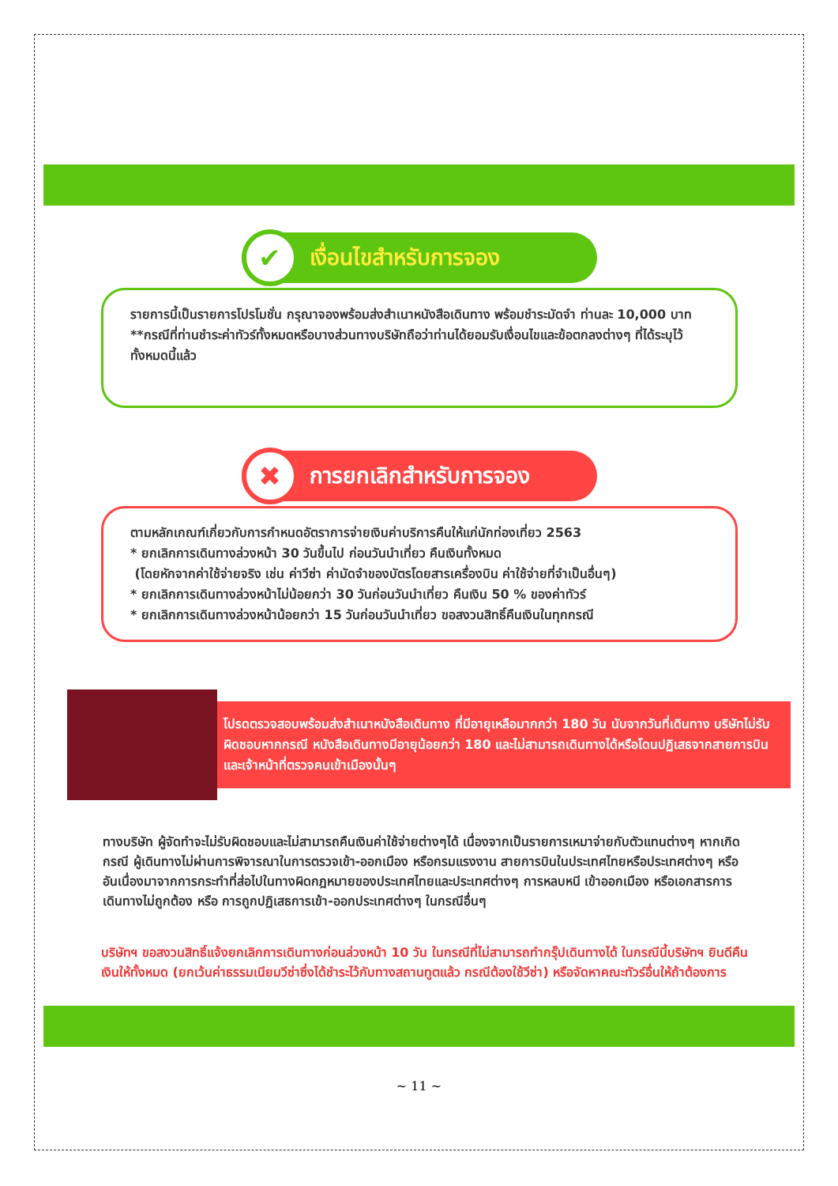✔
เงื่อนไขสำหรับการจอง
รายการนี้เป็นรายการโปรโมชั่น กรุณาจองพร้อมส่งสำเนาหนังสือเดินทาง พร้อมชำระมัดจำ ท่านละ 10,000 บาท
**กรณีที่ท่านชำระค่าทัวร์ทั้งหมดหรือบางส่วนทางบริษัทถือว่าท่านได้ยอมรับเงื่อนไขและข้อตกลงต่างๆ ที่ได้ระบุไว้ทั้งหมดนี้แล้ว
✖
การยกเลิกสำหรับการจอง
ตามหลักเกณฑ์เกี่ยวกับการกำหนดอัตราการจ่ายเงินค่าบริการคืนให้แก่นักท่องเที่ยว 2563
* ยกเลิกการเดินทางล่วงหน้า 30 วันขึ้นไป ก่อนวันนำเที่ยว คืนเงินทั้งหมด
(โดยหักจากค่าใช้จ่ายจริง เช่น ค่าวีซ่า ค่ามัดจำของบัตรโดยสารเครื่องบิน ค่าใช้จ่ายที่จำเป็นอื่นๆ)
* ยกเลิกการเดินทางล่วงหน้าไม่น้อยกว่า 30 วันก่อนวันนำเที่ยว คืนเงิน 50 % ของค่าทัวร์
* ยกเลิกการเดินทางล่วงหน้าน้อยกว่า 15 วันก่อนวันนำเที่ยว ขอสงวนสิทธิ์คืนเงินในทุกกรณี
โปรดตรวจสอบพร้อมส่งสำเนาหนังสือเดินทาง ที่มีอายุเหลือมากกว่า 180 วัน นับจากวันที่เดินทาง บริษัทไม่รับผิดชอบหากกรณี หนังสือเดินทางมีอายุน้อยกว่า 180 และไม่สามารถเดินทางได้หรือโดนปฏิเสธจากสายการบินและเจ้าหน้าที่ตรวจคนเข้าเมืองนั้นๆ
ทางบริษัท ผู้จัดทำจะไม่รับผิดชอบและไม่สามารถคืนเงินค่าใช้จ่ายต่างๆได้ เนื่องจากเป็นรายการเหมาจ่ายกับตัวแทนต่างๆ หากเกิดกรณี ผู้เดินทางไม่ผ่านการพิจารณาในการตรวจเข้า-ออกเมือง หรือกรมแรงงาน สายการบินในประเทศไทยหรือประเทศต่างๆ หรืออันเนื่องมาจากการกระทำที่ส่อไปในทางผิดกฎหมายของประเทศไทยและประเทศต่างๆ การหลบหนี เข้าออกเมือง หรือเอกสารการเดินทางไม่ถูกต้อง หรือ การถูกปฏิเสธการเข้า-ออกประเทศต่างๆ ในกรณีอื่นๆ
บริษัทฯ ขอสงวนสิทธิ์แจ้งยกเลิกการเดินทางก่อนล่วงหน้า 10 วัน ในกรณีที่ไม่สามารถทำกรุ๊ปเดินทางได้ ในกรณีนี้บริษัทฯ ยินดีคืนเงินให้ทั้งหมด (ยกเว้นค่าธรรมเนียมวีซ่าซึ่งได้ชำระไว้กับทางสถานทูตแล้ว กรณีต้องใช้วีซ่า) หรือจัดหาคณะทัวร์อื่นให้ถ้าต้องการ
~ 11 ~